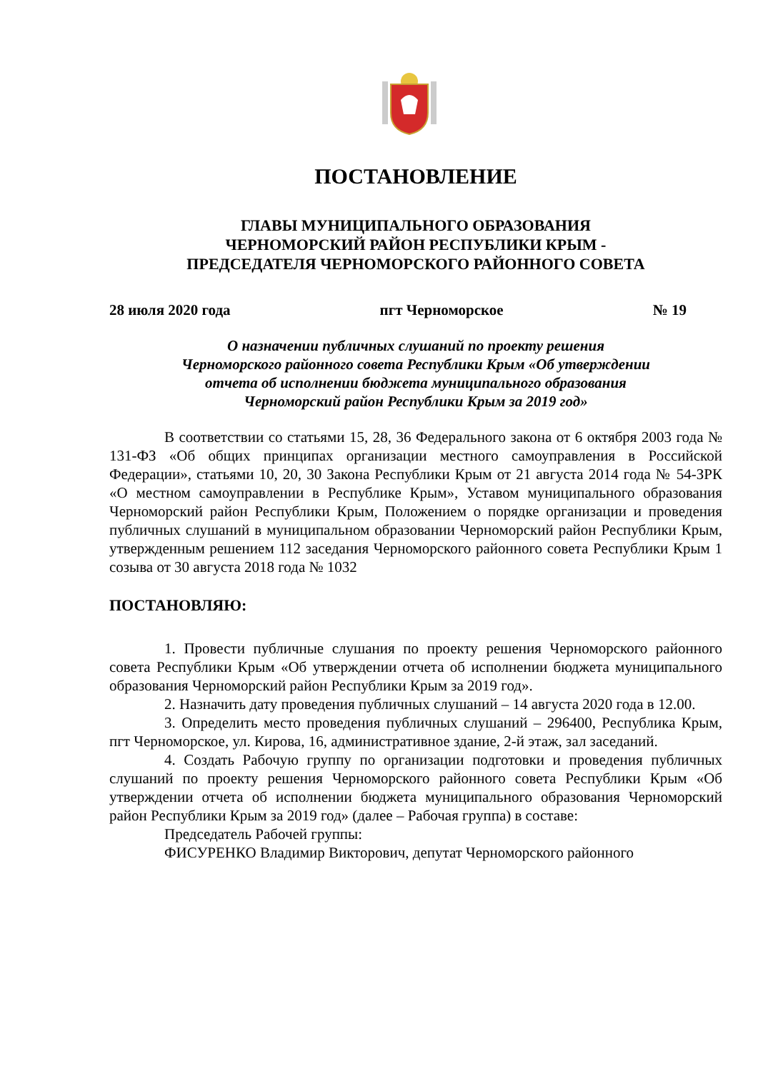ПОСТАНОВЛЕНИЕ
ГЛАВЫ МУНИЦИПАЛЬНОГО ОБРАЗОВАНИЯ
ЧЕРНОМОРСКИЙ РАЙОН РЕСПУБЛИКИ КРЫМ -
ПРЕДСЕДАТЕЛЯ ЧЕРНОМОРСКОГО РАЙОННОГО СОВЕТА
28 июля 2020 года пгт Черноморское № 19
О назначении публичных слушаний по проекту решения
Черноморского районного совета Республики Крым «Об утверждении
отчета об исполнении бюджета муниципального образования
Черноморский район Республики Крым за 2019 год»
В соответствии со статьями 15, 28, 36 Федерального закона от 6 октября 2003 года № 131-ФЗ «Об общих принципах организации местного самоуправления в Российской Федерации», статьями 10, 20, 30 Закона Республики Крым от 21 августа 2014 года № 54-ЗРК «О местном самоуправлении в Республике Крым», Уставом муниципального образования Черноморский район Республики Крым, Положением о порядке организации и проведения публичных слушаний в муниципальном образовании Черноморский район Республики Крым, утвержденным решением 112 заседания Черноморского районного совета Республики Крым 1 созыва от 30 августа 2018 года № 1032
ПОСТАНОВЛЯЮ:
1. Провести публичные слушания по проекту решения Черноморского районного совета Республики Крым «Об утверждении отчета об исполнении бюджета муниципального образования Черноморский район Республики Крым за 2019 год».
2. Назначить дату проведения публичных слушаний – 14 августа 2020 года в 12.00.
3. Определить место проведения публичных слушаний – 296400, Республика Крым, пгт Черноморское, ул. Кирова, 16, административное здание, 2-й этаж, зал заседаний.
4. Создать Рабочую группу по организации подготовки и проведения публичных слушаний по проекту решения Черноморского районного совета Республики Крым «Об утверждении отчета об исполнении бюджета муниципального образования Черноморский район Республики Крым за 2019 год» (далее – Рабочая группа) в составе:
Председатель Рабочей группы:
ФИСУРЕНКО Владимир Викторович, депутат Черноморского районного